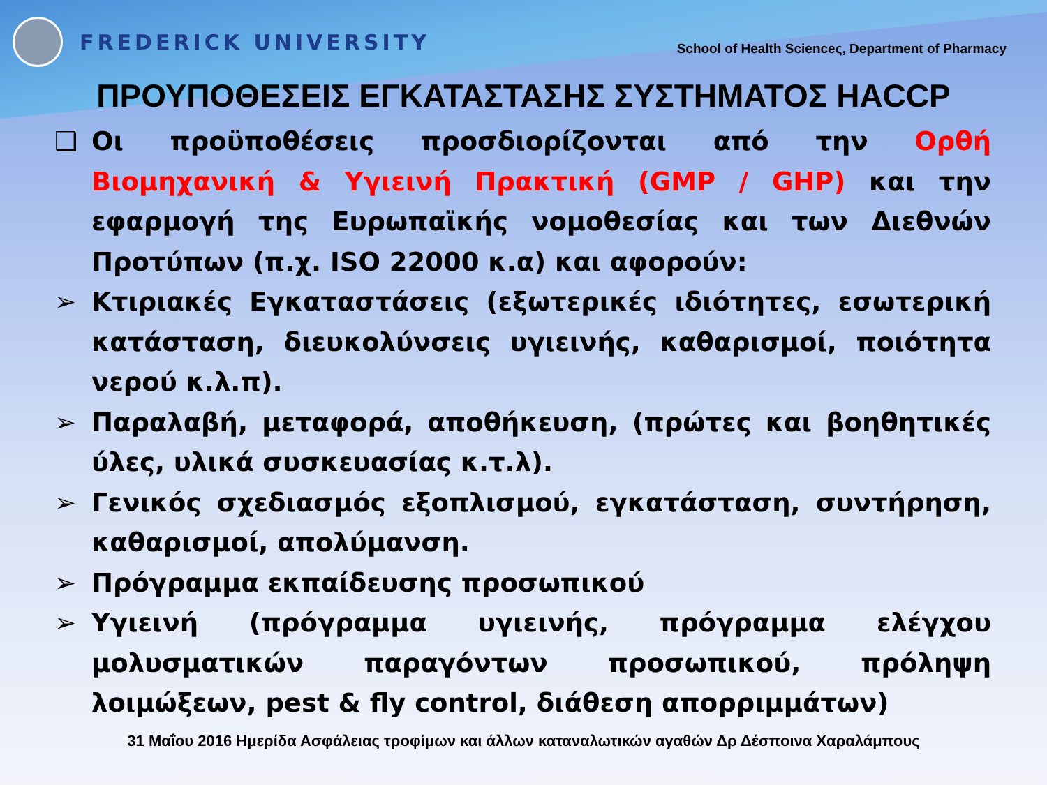FREDERICK UNIVERSITY School of Health Scienceς, Department of Pharmacy
ΠΡΟΥΠΟΘΕΣΕΙΣ ΕΓΚΑΤΑΣΤΑΣΗΣ ΣΥΣΤΗΜΑΤΟΣ HACCP
❑ Οι προϋποθέσεις προσδιορίζονται από την Ορθή Βιομηχανική & Υγιεινή Πρακτική (GMP / GHP) και την εφαρμογή της Ευρωπαϊκής νομοθεσίας και των Διεθνών Προτύπων (π.χ. ISO 22000 κ.α) και αφορούν:
➢ Κτιριακές Εγκαταστάσεις (εξωτερικές ιδιότητες, εσωτερική κατάσταση, διευκολύνσεις υγιεινής, καθαρισμοί, ποιότητα νερού κ.λ.π).
➢ Παραλαβή, μεταφορά, αποθήκευση, (πρώτες και βοηθητικές ύλες, υλικά συσκευασίας κ.τ.λ).
➢ Γενικός σχεδιασμός εξοπλισμού, εγκατάσταση, συντήρηση, καθαρισμοί, απολύμανση.
➢ Πρόγραμμα εκπαίδευσης προσωπικού
➢ Υγιεινή (πρόγραμμα υγιεινής, πρόγραμμα ελέγχου μολυσματικών παραγόντων προσωπικού, πρόληψη λοιμώξεων, pest & fly control, διάθεση απορριμμάτων)
31 Μαΐου 2016 Ημερίδα Ασφάλειας τροφίμων και άλλων καταναλωτικών αγαθών Δρ Δέσποινα Χαραλάμπους